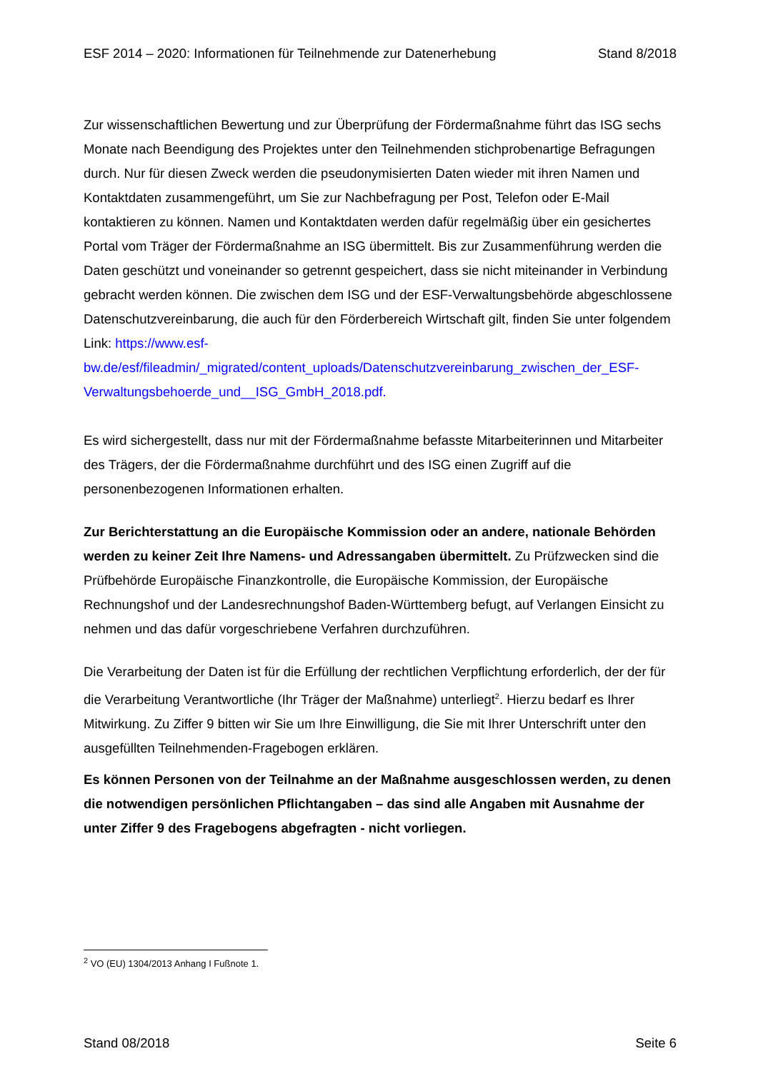ESF 2014 – 2020: Informationen für Teilnehmende zur Datenerhebung Stand 8/2018
Zur wissenschaftlichen Bewertung und zur Überprüfung der Fördermaßnahme führt das ISG sechs Monate nach Beendigung des Projektes unter den Teilnehmenden stichprobenartige Befragungen durch. Nur für diesen Zweck werden die pseudonymisierten Daten wieder mit ihren Namen und Kontaktdaten zusammengeführt, um Sie zur Nachbefragung per Post, Telefon oder E-Mail kontaktieren zu können. Namen und Kontaktdaten werden dafür regelmäßig über ein gesichertes Portal vom Träger der Fördermaßnahme an ISG übermittelt. Bis zur Zusammenführung werden die Daten geschützt und voneinander so getrennt gespeichert, dass sie nicht miteinander in Verbindung gebracht werden können. Die zwischen dem ISG und der ESF-Verwaltungsbehörde abgeschlossene Datenschutzvereinbarung, die auch für den Förderbereich Wirtschaft gilt, finden Sie unter folgendem Link: https://www.esf-bw.de/esf/fileadmin/_migrated/content_uploads/Datenschutzvereinbarung_zwischen_der_ESF-Verwaltungsbehoerde_und__ISG_GmbH_2018.pdf.
Es wird sichergestellt, dass nur mit der Fördermaßnahme befasste Mitarbeiterinnen und Mitarbeiter des Trägers, der die Fördermaßnahme durchführt und des ISG einen Zugriff auf die personenbezogenen Informationen erhalten.
Zur Berichterstattung an die Europäische Kommission oder an andere, nationale Behörden werden zu keiner Zeit Ihre Namens- und Adressangaben übermittelt. Zu Prüfzwecken sind die Prüfbehörde Europäische Finanzkontrolle, die Europäische Kommission, der Europäische Rechnungshof und der Landesrechnungshof Baden-Württemberg befugt, auf Verlangen Einsicht zu nehmen und das dafür vorgeschriebene Verfahren durchzuführen.
Die Verarbeitung der Daten ist für die Erfüllung der rechtlichen Verpflichtung erforderlich, der der für die Verarbeitung Verantwortliche (Ihr Träger der Maßnahme) unterliegt<sup>2</sup>. Hierzu bedarf es Ihrer Mitwirkung. Zu Ziffer 9 bitten wir Sie um Ihre Einwilligung, die Sie mit Ihrer Unterschrift unter den ausgefüllten Teilnehmenden-Fragebogen erklären.
Es können Personen von der Teilnahme an der Maßnahme ausgeschlossen werden, zu denen die notwendigen persönlichen Pflichtangaben – das sind alle Angaben mit Ausnahme der unter Ziffer 9 des Fragebogens abgefragten - nicht vorliegen.
<sup>2</sup> VO (EU) 1304/2013 Anhang I Fußnote 1.
Stand 08/2018 Seite 6